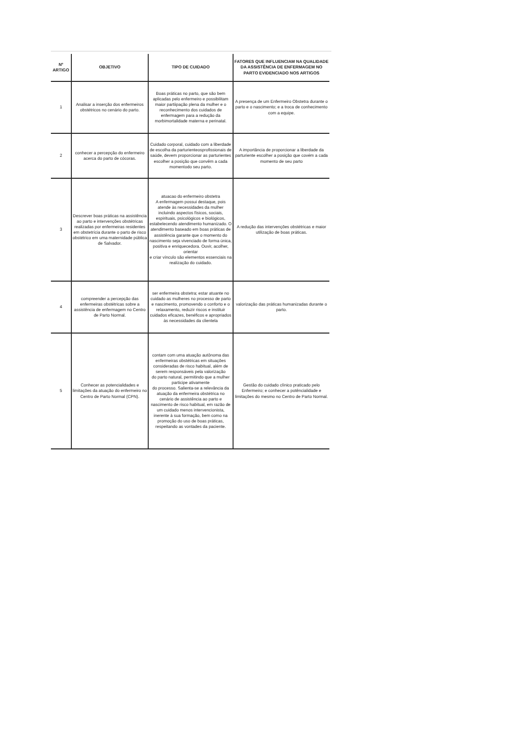| Nº ARTIGO | OBJETIVO | TIPO DE CUIDADO | FATORES QUE INFLUENCIAM NA QUALIDADE DA ASSISTÊNCIA DE ENFERMAGEM NO PARTO EVIDENCIADO NOS ARTIGOS |
| --- | --- | --- | --- |
| 1 | Analisar a inserção dos enfermeiros obstétricos no cenário do parto. | Boas práticas no parto, que são bem aplicadas pelo enfermeiro e possibilitam maior partiipação plena da mulher e o reconhecimento dos cuidados de enfermagem para a redução da morbimortalidade materna e perinatal. | A presença de um Enfermeiro Obstetra durante o parto e o nascimento; e a troca de conhecimento com a equipe. |
| 2 | conhecer a percepção do enfermeiro acerca do parto de cócoras. | Cuidado corporal, cuidado com a liberdade de escolha da parturienteosprofissionais de saúde, devem proporcionar as parturientes escolher a posição que convêm a cada momentodo seu parto. | A importância de proporcionar a liberdade da parturiente escolher a posição que covém a cada momento de seu parto |
| 3 | Descrever boas práticas na assistência ao parto e intervenções obstétricas realizadas por enfermeiras residentes em obstetrícia durante o parto de risco obstétrico em uma maternidade pública de Salvador. | atuacao do enfermeiro obstetra A enfermagem possui destaque, pois atende às necessidades da mulher incluindo aspectos físicos, sociais, espirituais, psicológicos e biológicos, estabelecendo atendimento humanizado. O atendimento baseado em boas práticas de assistência garante que o momento do nascimento seja vivenciado de forma única, positiva e enriquecedora. Ouvir, acolher, orientar e criar vínculo são elementos essenciais na realização do cuidado. | A redução das intervenções obstétricas e maior utilização de boas práticas. |
| 4 | compreender a percepção das enfermeiras obstétricas sobre a assistência de enfermagem no Centro de Parto Normal. | ser enfermeira obstetra; estar atuante no cuidado as mulheres no processo de parto e nascimento, promovendo o conforto e o relaxamento, reduzir riscos e instituir cuidados eficazes, benéficos e apropriados às necessidades da clientela | valorização das práticas humanizadas durante o parto. |
| 5 | Conhecer as potencialidades e limitações da atuação do enfermeiro no Centro de Parto Normal (CPN). | contam com uma atuação autônoma das enfermeiras obstétricas em situações consideradas de risco habitual, além de serem responsáveis pela valorização do parto natural, permitindo que a mulher participe ativamente do processo. Salienta-se a relevância da atuação da enfermeira obstétrica no cenário de assistência ao parto e nascimento de risco habitual, em razão de um cuidado menos intervencionista, inerente à sua formação, bem como na promoção do uso de boas práticas, respeitando as vontades da paciente. | Gestão do cuidado clínico praticado pelo Enfermeiro; e conhecer a potêncialidade e limitações do mesmo no Centro de Parto Normal. |